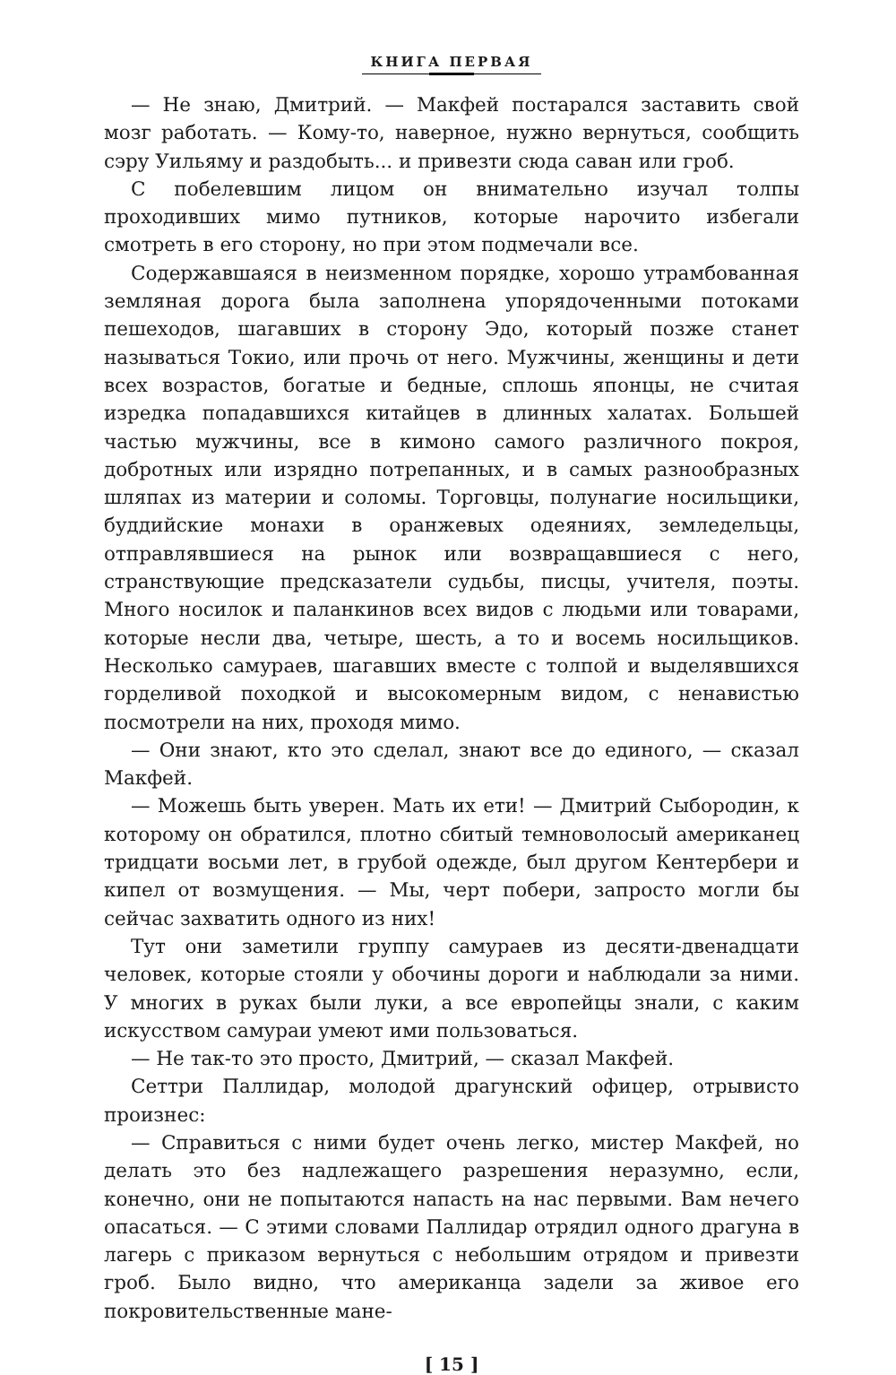КНИГА ПЕРВАЯ
— Не знаю, Дмитрий. — Макфей постарался заставить свой мозг работать. — Кому-то, наверное, нужно вернуться, сообщить сэру Уильяму и раздобыть... и привезти сюда саван или гроб.
С побелевшим лицом он внимательно изучал толпы проходивших мимо путников, которые нарочито избегали смотреть в его сторону, но при этом подмечали все.
Содержавшаяся в неизменном порядке, хорошо утрамбованная земляная дорога была заполнена упорядоченными потоками пешеходов, шагавших в сторону Эдо, который позже станет называться Токио, или прочь от него. Мужчины, женщины и дети всех возрастов, богатые и бедные, сплошь японцы, не считая изредка попадавшихся китайцев в длинных халатах. Большей частью мужчины, все в кимоно самого различного покроя, добротных или изрядно потрепанных, и в самых разнообразных шляпах из материи и соломы. Торговцы, полунагие носильщики, буддийские монахи в оранжевых одеяниях, земледельцы, отправлявшиеся на рынок или возвращавшиеся с него, странствующие предсказатели судьбы, писцы, учителя, поэты. Много носилок и паланкинов всех видов с людьми или товарами, которые несли два, четыре, шесть, а то и восемь носильщиков. Несколько самураев, шагавших вместе с толпой и выделявшихся горделивой походкой и высокомерным видом, с ненавистью посмотрели на них, проходя мимо.
— Они знают, кто это сделал, знают все до единого, — сказал Макфей.
— Можешь быть уверен. Мать их ети! — Дмитрий Сыбородин, к которому он обратился, плотно сбитый темноволосый американец тридцати восьми лет, в грубой одежде, был другом Кентербери и кипел от возмущения. — Мы, черт побери, запросто могли бы сейчас захватить одного из них!
Тут они заметили группу самураев из десяти-двенадцати человек, которые стояли у обочины дороги и наблюдали за ними. У многих в руках были луки, а все европейцы знали, с каким искусством самураи умеют ими пользоваться.
— Не так-то это просто, Дмитрий, — сказал Макфей.
Сеттри Паллидар, молодой драгунский офицер, отрывисто произнес:
— Справиться с ними будет очень легко, мистер Макфей, но делать это без надлежащего разрешения неразумно, если, конечно, они не попытаются напасть на нас первыми. Вам нечего опасаться. — С этими словами Паллидар отрядил одного драгуна в лагерь с приказом вернуться с небольшим отрядом и привезти гроб. Было видно, что американца задели за живое его покровительственные мане-
[ 15 ]